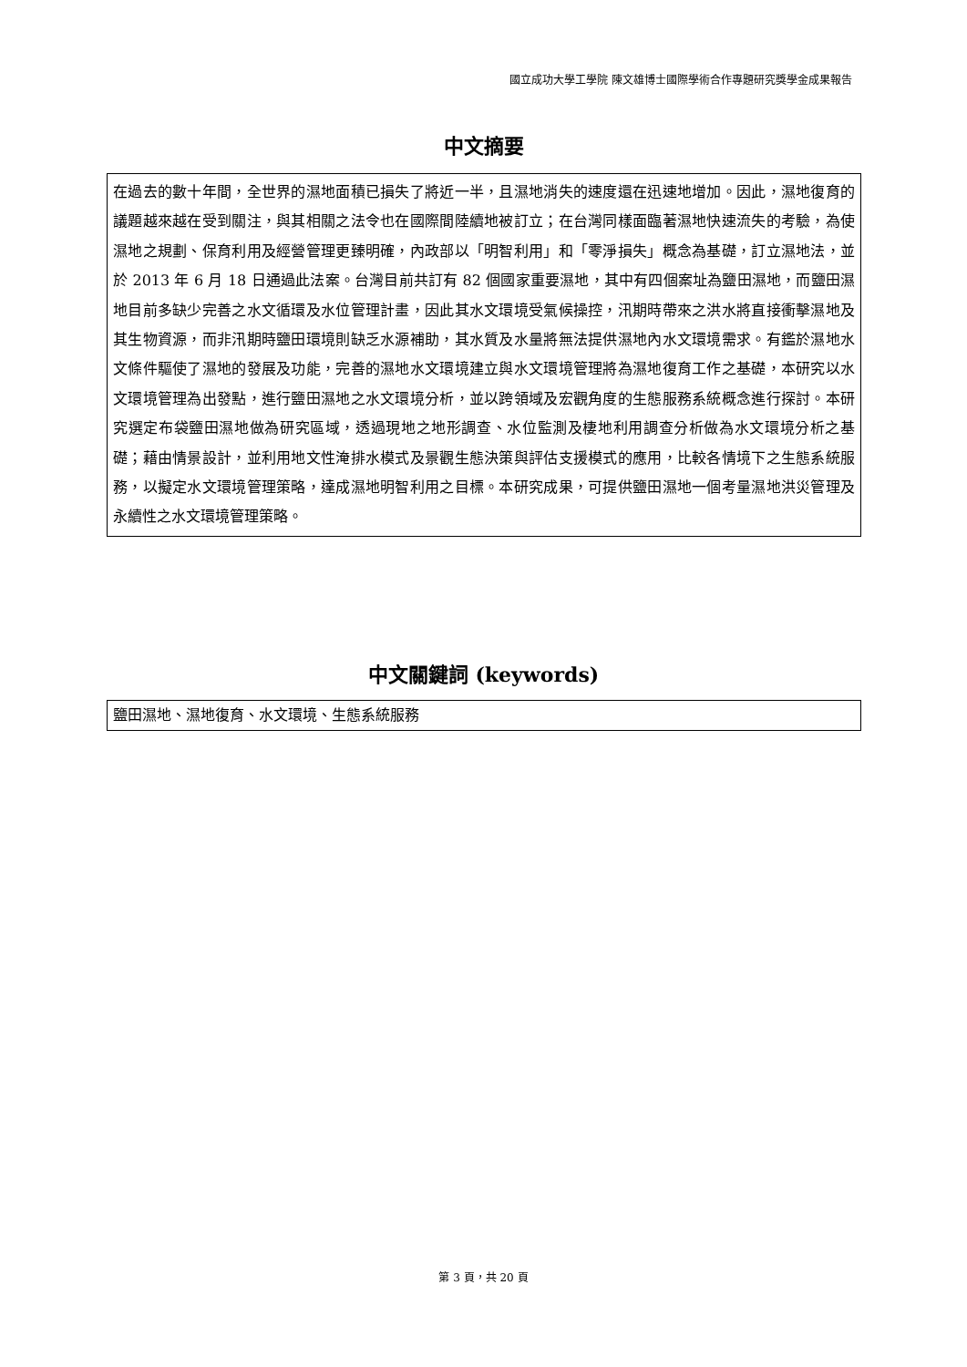國立成功大學工學院 陳文雄博士國際學術合作專題研究獎學金成果報告
中文摘要
在過去的數十年間，全世界的濕地面積已損失了將近一半，且濕地消失的速度還在迅速地增加。因此，濕地復育的議題越來越在受到關注，與其相關之法令也在國際間陸續地被訂立；在台灣同樣面臨著濕地快速流失的考驗，為使濕地之規劃、保育利用及經營管理更臻明確，內政部以「明智利用」和「零淨損失」概念為基礎，訂立濕地法，並於 2013 年 6 月 18 日通過此法案。台灣目前共訂有 82 個國家重要濕地，其中有四個案址為鹽田濕地，而鹽田濕地目前多缺少完善之水文循環及水位管理計畫，因此其水文環境受氣候操控，汛期時帶來之洪水將直接衝擊濕地及其生物資源，而非汛期時鹽田環境則缺乏水源補助，其水質及水量將無法提供濕地內水文環境需求。有鑑於濕地水文條件驅使了濕地的發展及功能，完善的濕地水文環境建立與水文環境管理將為濕地復育工作之基礎，本研究以水文環境管理為出發點，進行鹽田濕地之水文環境分析，並以跨領域及宏觀角度的生態服務系統概念進行探討。本研究選定布袋鹽田濕地做為研究區域，透過現地之地形調查、水位監測及棲地利用調查分析做為水文環境分析之基礎；藉由情景設計，並利用地文性淹排水模式及景觀生態決策與評估支援模式的應用，比較各情境下之生態系統服務，以擬定水文環境管理策略，達成濕地明智利用之目標。本研究成果，可提供鹽田濕地一個考量濕地洪災管理及永續性之水文環境管理策略。
中文關鍵詞 (keywords)
鹽田濕地、濕地復育、水文環境、生態系統服務
第 3 頁，共 20 頁